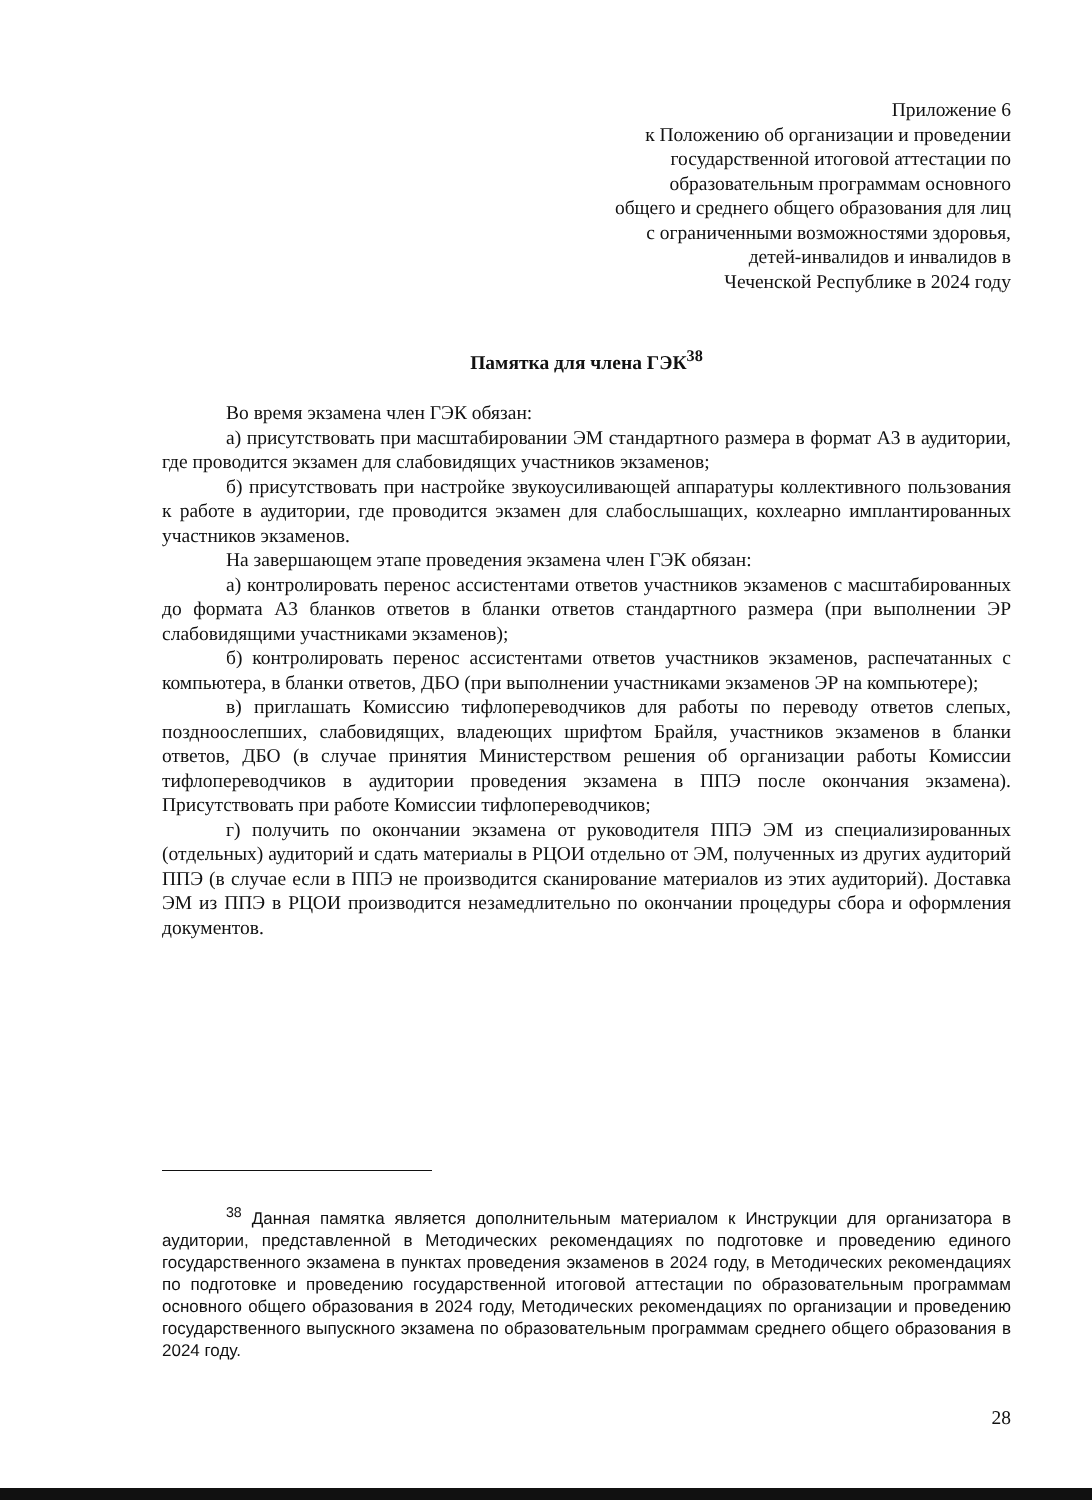Приложение 6
к Положению об организации и проведении
государственной итоговой аттестации по
образовательным программам основного
общего и среднего общего образования для лиц
с ограниченными возможностями здоровья,
детей-инвалидов и инвалидов в
Чеченской Республике в 2024 году
Памятка для члена ГЭК<sup>38</sup>
Во время экзамена член ГЭК обязан:
а) присутствовать при масштабировании ЭМ стандартного размера в формат А3 в аудитории, где проводится экзамен для слабовидящих участников экзаменов;
б) присутствовать при настройке звукоусиливающей аппаратуры коллективного пользования к работе в аудитории, где проводится экзамен для слабослышащих, кохлеарно имплантированных участников экзаменов.
На завершающем этапе проведения экзамена член ГЭК обязан:
а) контролировать перенос ассистентами ответов участников экзаменов с масштабированных до формата А3 бланков ответов в бланки ответов стандартного размера (при выполнении ЭР слабовидящими участниками экзаменов);
б) контролировать перенос ассистентами ответов участников экзаменов, распечатанных с компьютера, в бланки ответов, ДБО (при выполнении участниками экзаменов ЭР на компьютере);
в) приглашать Комиссию тифлопереводчиков для работы по переводу ответов слепых, поздноослепших, слабовидящих, владеющих шрифтом Брайля, участников экзаменов в бланки ответов, ДБО (в случае принятия Министерством решения об организации работы Комиссии тифлопереводчиков в аудитории проведения экзамена в ППЭ после окончания экзамена). Присутствовать при работе Комиссии тифлопереводчиков;
г) получить по окончании экзамена от руководителя ППЭ ЭМ из специализированных (отдельных) аудиторий и сдать материалы в РЦОИ отдельно от ЭМ, полученных из других аудиторий ППЭ (в случае если в ППЭ не производится сканирование материалов из этих аудиторий). Доставка ЭМ из ППЭ в РЦОИ производится незамедлительно по окончании процедуры сбора и оформления документов.
<sup>38</sup> Данная памятка является дополнительным материалом к Инструкции для организатора в аудитории, представленной в Методических рекомендациях по подготовке и проведению единого государственного экзамена в пунктах проведения экзаменов в 2024 году, в Методических рекомендациях по подготовке и проведению государственной итоговой аттестации по образовательным программам основного общего образования в 2024 году, Методических рекомендациях по организации и проведению государственного выпускного экзамена по образовательным программам среднего общего образования в 2024 году.
28